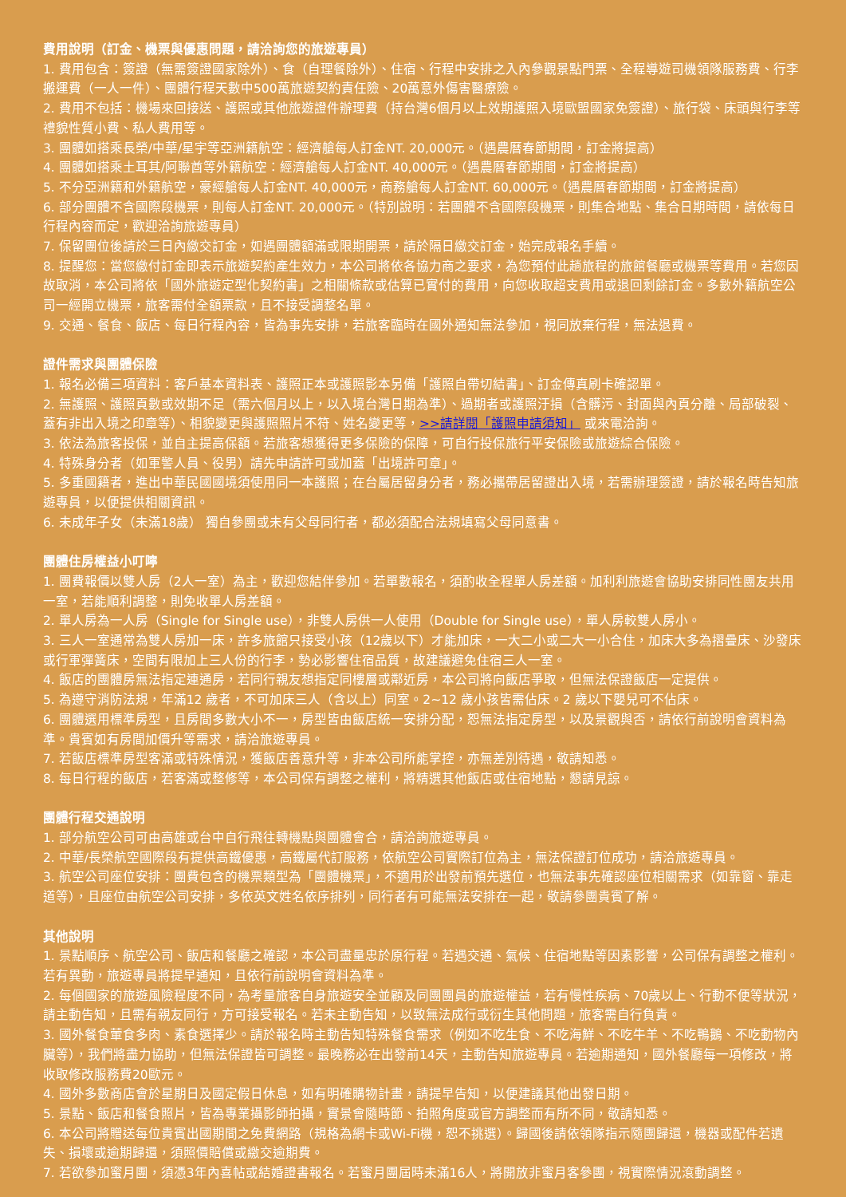費用說明（訂金、機票與優惠問題，請洽詢您的旅遊專員）
1. 費用包含：簽證（無需簽證國家除外）、食（自理餐除外）、住宿、行程中安排之入內參觀景點門票、全程導遊司機領隊服務費、行李搬運費（一人一件）、團體行程天數中500萬旅遊契約責任險、20萬意外傷害醫療險。
2. 費用不包括：機場來回接送、護照或其他旅遊證件辦理費（持台灣6個月以上效期護照入境歐盟國家免簽證）、旅行袋、床頭與行李等禮貌性質小費、私人費用等。
3. 團體如搭乘長榮/中華/星宇等亞洲籍航空：經濟艙每人訂金NT. 20,000元。（遇農曆春節期間，訂金將提高）
4. 團體如搭乘土耳其/阿聯酋等外籍航空：經濟艙每人訂金NT. 40,000元。（遇農曆春節期間，訂金將提高）
5. 不分亞洲籍和外籍航空，豪經艙每人訂金NT. 40,000元，商務艙每人訂金NT. 60,000元。（遇農曆春節期間，訂金將提高）
6. 部分團體不含國際段機票，則每人訂金NT. 20,000元。（特別說明：若團體不含國際段機票，則集合地點、集合日期時間，請依每日行程內容而定，歡迎洽詢旅遊專員）
7. 保留團位後請於三日內繳交訂金，如遇團體額滿或限期開票，請於隔日繳交訂金，始完成報名手續。
8. 提醒您：當您繳付訂金即表示旅遊契約產生效力，本公司將依各協力商之要求，為您預付此趟旅程的旅館餐廳或機票等費用。若您因故取消，本公司將依「國外旅遊定型化契約書」之相關條款或估算已實付的費用，向您收取超支費用或退回剩餘訂金。多數外籍航空公司一經開立機票，旅客需付全額票款，且不接受調整名單。
9. 交通、餐食、飯店、每日行程內容，皆為事先安排，若旅客臨時在國外通知無法參加，視同放棄行程，無法退費。
證件需求與團體保險
1. 報名必備三項資料：客戶基本資料表、護照正本或護照影本另備「護照自帶切結書」、訂金傳真刷卡確認單。
2. 無護照、護照頁數或效期不足（需六個月以上，以入境台灣日期為準）、過期者或護照汙損（含髒污、封面與內頁分離、局部破裂、蓋有非出入境之印章等）、相貌變更與護照照片不符、姓名變更等，>>請詳閱「護照申請須知」 或來電洽詢。
3. 依法為旅客投保，並自主提高保額。若旅客想獲得更多保險的保障，可自行投保旅行平安保險或旅遊綜合保險。
4. 特殊身分者（如軍警人員、役男）請先申請許可或加蓋「出境許可章」。
5. 多重國籍者，進出中華民國國境須使用同一本護照；在台屬居留身分者，務必攜帶居留證出入境，若需辦理簽證，請於報名時告知旅遊專員，以便提供相關資訊。
6. 未成年子女（未滿18歲） 獨自參團或未有父母同行者，都必須配合法規填寫父母同意書。
團體住房權益小叮嚀
1. 團費報價以雙人房（2人一室）為主，歡迎您結伴參加。若單數報名，須酌收全程單人房差額。加利利旅遊會協助安排同性團友共用一室，若能順利調整，則免收單人房差額。
2. 單人房為一人房（Single for Single use），非雙人房供一人使用（Double for Single use），單人房較雙人房小。
3. 三人一室通常為雙人房加一床，許多旅館只接受小孩（12歲以下）才能加床，一大二小或二大一小合住，加床大多為摺疊床、沙發床或行軍彈簧床，空間有限加上三人份的行李，勢必影響住宿品質，故建議避免住宿三人一室。
4. 飯店的團體房無法指定連通房，若同行親友想指定同樓層或鄰近房，本公司將向飯店爭取，但無法保證飯店一定提供。
5. 為遵守消防法規，年滿12 歲者，不可加床三人（含以上）同室。2~12 歲小孩皆需佔床。2 歲以下嬰兒可不佔床。
6. 團體選用標準房型，且房間多數大小不一，房型皆由飯店統一安排分配，恕無法指定房型，以及景觀與否，請依行前說明會資料為準。貴賓如有房間加價升等需求，請洽旅遊專員。
7. 若飯店標準房型客滿或特殊情況，獲飯店善意升等，非本公司所能掌控，亦無差別待遇，敬請知悉。
8. 每日行程的飯店，若客滿或整修等，本公司保有調整之權利，將精選其他飯店或住宿地點，懇請見諒。
團體行程交通說明
1. 部分航空公司可由高雄或台中自行飛往轉機點與團體會合，請洽詢旅遊專員。
2. 中華/長榮航空國際段有提供高鐵優惠，高鐵屬代訂服務，依航空公司實際訂位為主，無法保證訂位成功，請洽旅遊專員。
3. 航空公司座位安排：團費包含的機票類型為「團體機票」，不適用於出發前預先選位，也無法事先確認座位相關需求（如靠窗、靠走道等），且座位由航空公司安排，多依英文姓名依序排列，同行者有可能無法安排在一起，敬請參團貴賓了解。
其他說明
1. 景點順序、航空公司、飯店和餐廳之確認，本公司盡量忠於原行程。若遇交通、氣候、住宿地點等因素影響，公司保有調整之權利。若有異動，旅遊專員將提早通知，且依行前說明會資料為準。
2. 每個國家的旅遊風險程度不同，為考量旅客自身旅遊安全並顧及同團團員的旅遊權益，若有慢性疾病、70歲以上、行動不便等狀況，請主動告知，且需有親友同行，方可接受報名。若未主動告知，以致無法成行或衍生其他問題，旅客需自行負責。
3. 國外餐食葷食多肉、素食選擇少。請於報名時主動告知特殊餐食需求（例如不吃生食、不吃海鮮、不吃牛羊、不吃鴨鵝、不吃動物內臟等），我們將盡力協助，但無法保證皆可調整。最晚務必在出發前14天，主動告知旅遊專員。若逾期通知，國外餐廳每一項修改，將收取修改服務費20歐元。
4. 國外多數商店會於星期日及國定假日休息，如有明確購物計畫，請提早告知，以便建議其他出發日期。
5. 景點、飯店和餐食照片，皆為專業攝影師拍攝，實景會隨時節、拍照角度或官方調整而有所不同，敬請知悉。
6. 本公司將贈送每位貴賓出國期間之免費網路（規格為網卡或Wi-Fi機，恕不挑選）。歸國後請依領隊指示隨團歸還，機器或配件若遺失、損壞或逾期歸還，須照價賠償或繳交逾期費。
7. 若欲參加蜜月團，須憑3年內喜帖或結婚證書報名。若蜜月團屆時未滿16人，將開放非蜜月客參團，視實際情況滾動調整。